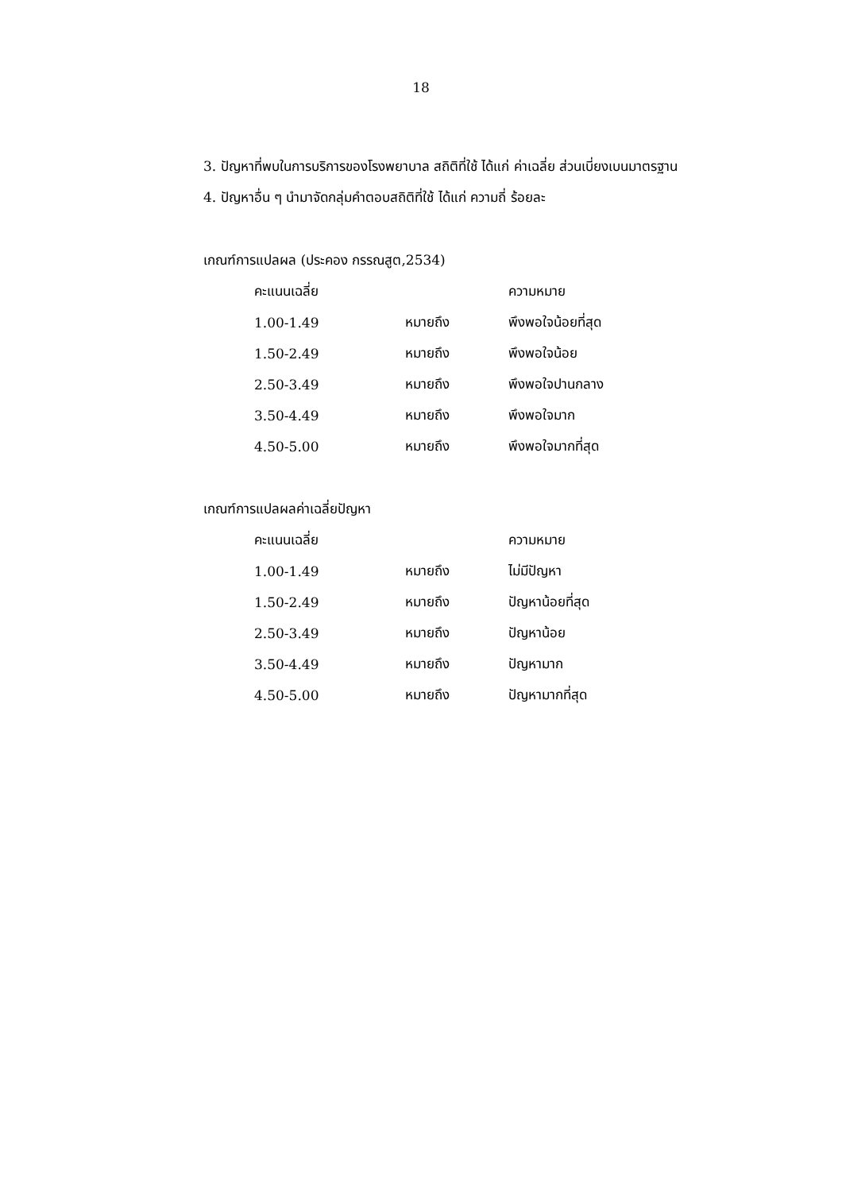18
3. ปัญหาที่พบในการบริการของโรงพยาบาล สถิติที่ใช้ ได้แก่ ค่าเฉลี่ย ส่วนเบี่ยงเบนมาตรฐาน
4. ปัญหาอื่น ๆ นำมาจัดกลุ่มคำตอบสถิติที่ใช้ ได้แก่ ความถี่ ร้อยละ
เกณฑ์การแปลผล (ประคอง กรรณสูต,2534)
| คะแนนเฉลี่ย | | ความหมาย |
| 1.00-1.49 | หมายถึง | พึงพอใจน้อยที่สุด |
| 1.50-2.49 | หมายถึง | พึงพอใจน้อย |
| 2.50-3.49 | หมายถึง | พึงพอใจปานกลาง |
| 3.50-4.49 | หมายถึง | พึงพอใจมาก |
| 4.50-5.00 | หมายถึง | พึงพอใจมากที่สุด |
เกณฑ์การแปลผลค่าเฉลี่ยปัญหา
| คะแนนเฉลี่ย | | ความหมาย |
| 1.00-1.49 | หมายถึง | ไม่มีปัญหา |
| 1.50-2.49 | หมายถึง | ปัญหาน้อยที่สุด |
| 2.50-3.49 | หมายถึง | ปัญหาน้อย |
| 3.50-4.49 | หมายถึง | ปัญหามาก |
| 4.50-5.00 | หมายถึง | ปัญหามากที่สุด |